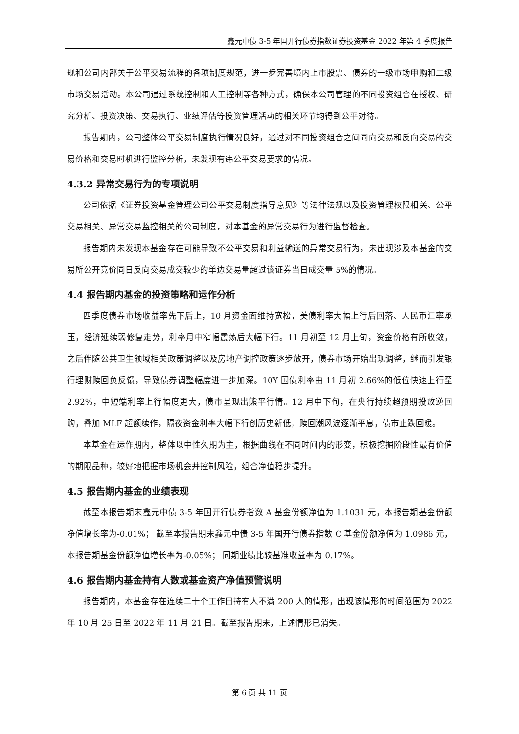鑫元中债 3-5 年国开行债券指数证券投资基金 2022 年第 4 季度报告
规和公司内部关于公平交易流程的各项制度规范，进一步完善境内上市股票、债券的一级市场申购和二级市场交易活动。本公司通过系统控制和人工控制等各种方式，确保本公司管理的不同投资组合在授权、研究分析、投资决策、交易执行、业绩评估等投资管理活动的相关环节均得到公平对待。
报告期内，公司整体公平交易制度执行情况良好，通过对不同投资组合之间同向交易和反向交易的交易价格和交易时机进行监控分析，未发现有违公平交易要求的情况。
4.3.2 异常交易行为的专项说明
公司依据《证券投资基金管理公司公平交易制度指导意见》等法律法规以及投资管理权限相关、公平交易相关、异常交易监控相关的公司制度，对本基金的异常交易行为进行监督检查。
报告期内未发现本基金存在可能导致不公平交易和利益输送的异常交易行为，未出现涉及本基金的交易所公开竞价同日反向交易成交较少的单边交易量超过该证券当日成交量 5%的情况。
4.4 报告期内基金的投资策略和运作分析
四季度债券市场收益率先下后上，10 月资金面维持宽松，美债利率大幅上行后回落、人民币汇率承压，经济延续弱修复走势，利率月中窄幅震荡后大幅下行。11 月初至 12 月上旬，资金价格有所收敛，之后伴随公共卫生领域相关政策调整以及房地产调控政策逐步放开，债券市场开始出现调整，继而引发银行理财赎回负反馈，导致债券调整幅度进一步加深。10Y 国债利率由 11 月初 2.66%的低位快速上行至 2.92%，中短端利率上行幅度更大，债市呈现出熊平行情。12 月中下旬，在央行持续超预期投放逆回购，叠加 MLF 超额续作，隔夜资金利率大幅下行创历史新低，赎回潮风波逐渐平息，债市止跌回暖。
本基金在运作期内，整体以中性久期为主，根据曲线在不同时间内的形变，积极挖掘阶段性最有价值的期限品种，较好地把握市场机会并控制风险，组合净值稳步提升。
4.5 报告期内基金的业绩表现
截至本报告期末鑫元中债 3-5 年国开行债券指数 A 基金份额净值为 1.1031 元，本报告期基金份额净值增长率为-0.01%； 截至本报告期末鑫元中债 3-5 年国开行债券指数 C 基金份额净值为 1.0986 元，本报告期基金份额净值增长率为-0.05%； 同期业绩比较基准收益率为 0.17%。
4.6 报告期内基金持有人数或基金资产净值预警说明
报告期内，本基金存在连续二十个工作日持有人不满 200 人的情形，出现该情形的时间范围为 2022 年 10 月 25 日至 2022 年 11 月 21 日。截至报告期末，上述情形已消失。
第 6 页 共 11 页